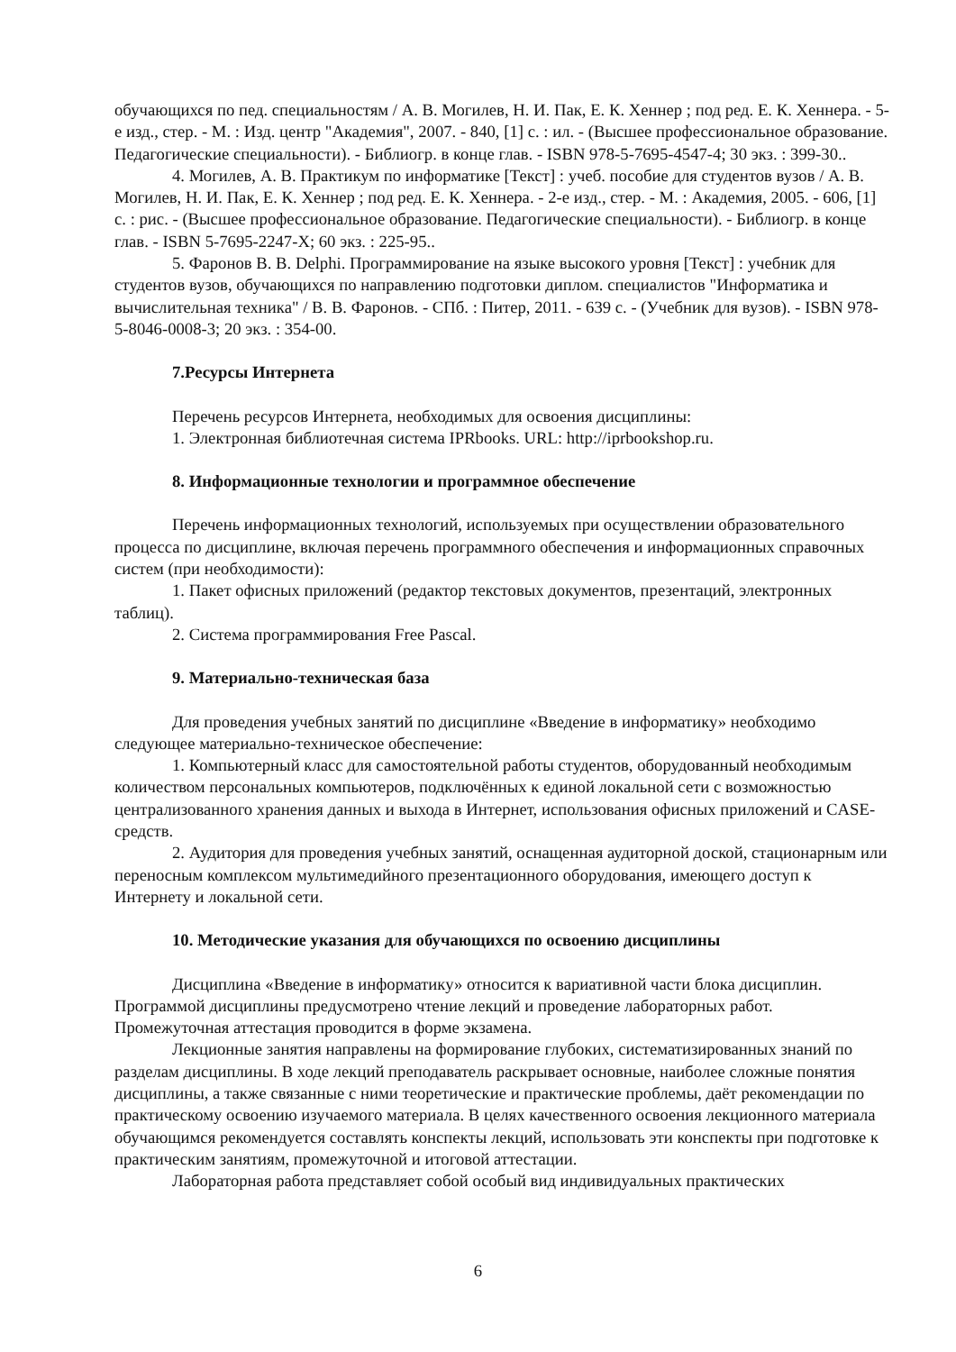обучающихся по пед. специальностям / А. В. Могилев, Н. И. Пак, Е. К. Хеннер ; под ред. Е. К. Хеннера. - 5-е изд., стер. - М. : Изд. центр "Академия", 2007. - 840, [1] с. : ил. - (Высшее профессиональное образование. Педагогические специальности). - Библиогр. в конце глав. - ISBN 978-5-7695-4547-4; 30 экз. : 399-30..
4. Могилев, А. В. Практикум по информатике [Текст] : учеб. пособие для студентов вузов / А. В. Могилев, Н. И. Пак, Е. К. Хеннер ; под ред. Е. К. Хеннера. - 2-е изд., стер. - М. : Академия, 2005. - 606, [1] с. : рис. - (Высшее профессиональное образование. Педагогические специальности). - Библиогр. в конце глав. - ISBN 5-7695-2247-X; 60 экз. : 225-95..
5. Фаронов В. В. Delphi. Программирование на языке высокого уровня [Текст] : учебник для студентов вузов, обучающихся по направлению подготовки диплом. специалистов "Информатика и вычислительная техника" / В. В. Фаронов. - СПб. : Питер, 2011. - 639 с. - (Учебник для вузов). - ISBN 978-5-8046-0008-3; 20 экз. : 354-00.
7.Ресурсы Интернета
Перечень ресурсов Интернета, необходимых для освоения дисциплины:
1. Электронная библиотечная система IPRbooks. URL: http://iprbookshop.ru.
8. Информационные технологии и программное обеспечение
Перечень информационных технологий, используемых при осуществлении образовательного процесса по дисциплине, включая перечень программного обеспечения и информационных справочных систем (при необходимости):
1. Пакет офисных приложений (редактор текстовых документов, презентаций, электронных таблиц).
2. Система программирования Free Pascal.
9. Материально-техническая база
Для проведения учебных занятий по дисциплине «Введение в информатику» необходимо следующее материально-техническое обеспечение:
1. Компьютерный класс для самостоятельной работы студентов, оборудованный необходимым количеством персональных компьютеров, подключённых к единой локальной сети с возможностью централизованного хранения данных и выхода в Интернет, использования офисных приложений и CASE-средств.
2. Аудитория для проведения учебных занятий, оснащенная аудиторной доской, стационарным или переносным комплексом мультимедийного презентационного оборудования, имеющего доступ к Интернету и локальной сети.
10. Методические указания для обучающихся по освоению дисциплины
Дисциплина «Введение в информатику» относится к вариативной части блока дисциплин. Программой дисциплины предусмотрено чтение лекций и проведение лабораторных работ. Промежуточная аттестация проводится в форме экзамена.
Лекционные занятия направлены на формирование глубоких, систематизированных знаний по разделам дисциплины. В ходе лекций преподаватель раскрывает основные, наиболее сложные понятия дисциплины, а также связанные с ними теоретические и практические проблемы, даёт рекомендации по практическому освоению изучаемого материала. В целях качественного освоения лекционного материала обучающимся рекомендуется составлять конспекты лекций, использовать эти конспекты при подготовке к практическим занятиям, промежуточной и итоговой аттестации.
Лабораторная работа представляет собой особый вид индивидуальных практических
6